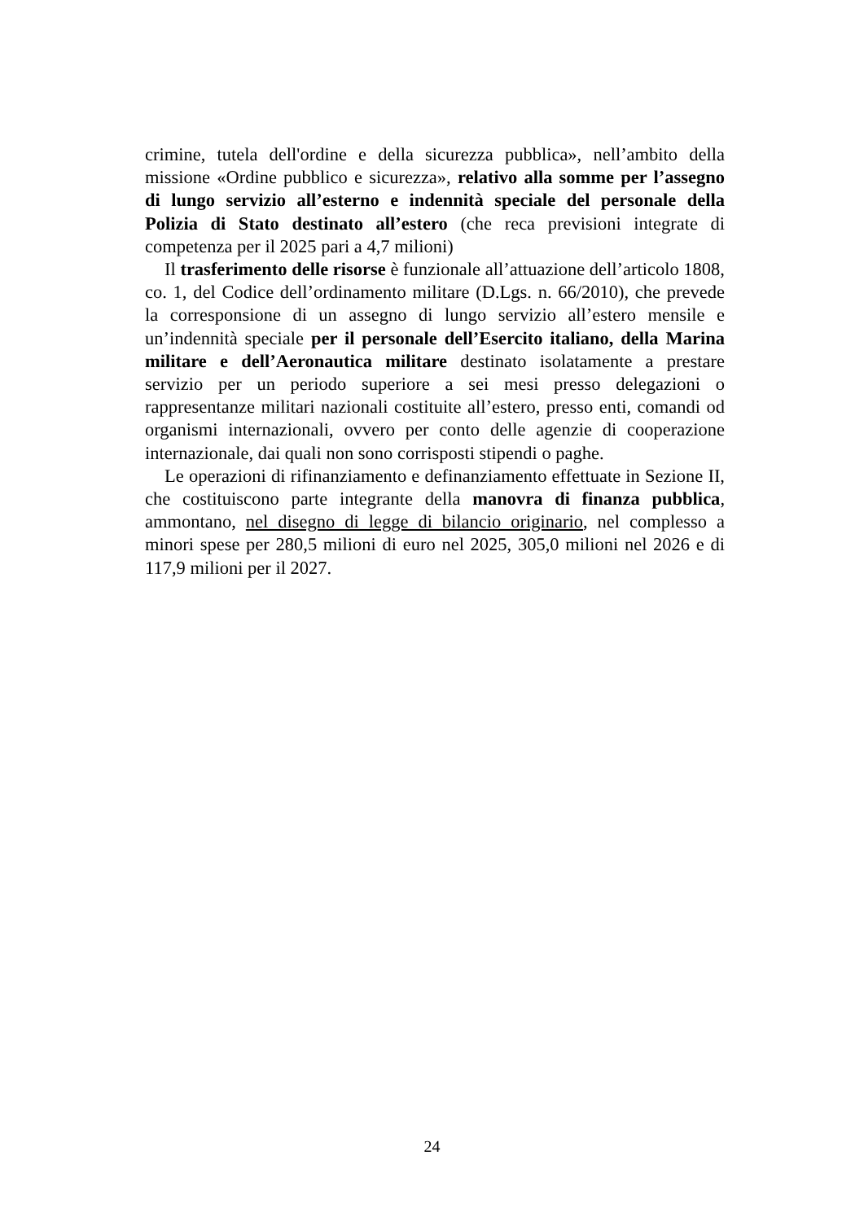crimine, tutela dell'ordine e della sicurezza pubblica», nell’ambito della missione «Ordine pubblico e sicurezza», relativo alla somme per l’assegno di lungo servizio all’esterno e indennità speciale del personale della Polizia di Stato destinato all’estero (che reca previsioni integrate di competenza per il 2025 pari a 4,7 milioni)
Il trasferimento delle risorse è funzionale all’attuazione dell’articolo 1808, co. 1, del Codice dell’ordinamento militare (D.Lgs. n. 66/2010), che prevede la corresponsione di un assegno di lungo servizio all’estero mensile e un’indennità speciale per il personale dell’Esercito italiano, della Marina militare e dell’Aeronautica militare destinato isolatamente a prestare servizio per un periodo superiore a sei mesi presso delegazioni o rappresentanze militari nazionali costituite all’estero, presso enti, comandi od organismi internazionali, ovvero per conto delle agenzie di cooperazione internazionale, dai quali non sono corrisposti stipendi o paghe.
Le operazioni di rifinanziamento e definanziamento effettuate in Sezione II, che costituiscono parte integrante della manovra di finanza pubblica, ammontano, nel disegno di legge di bilancio originario, nel complesso a minori spese per 280,5 milioni di euro nel 2025, 305,0 milioni nel 2026 e di 117,9 milioni per il 2027.
24